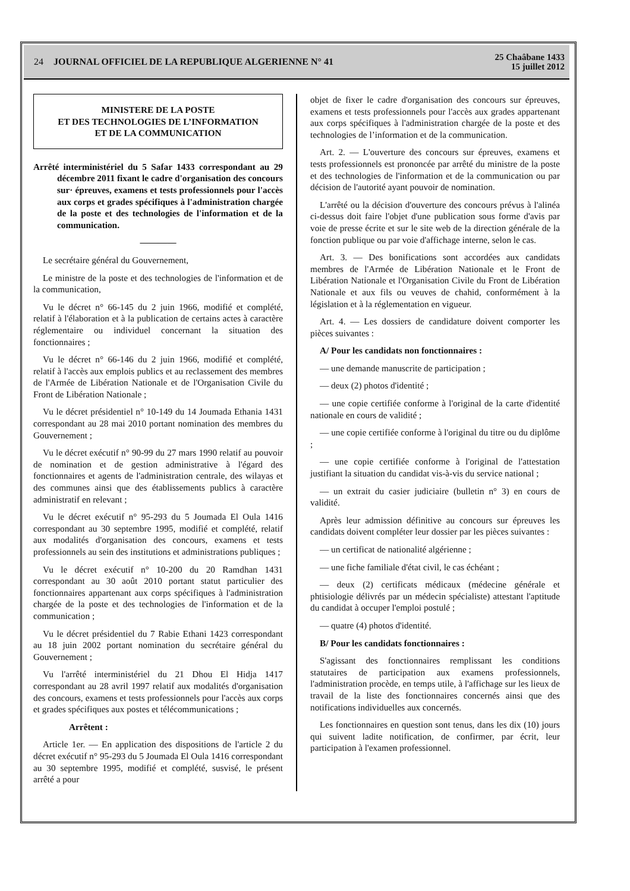24
JOURNAL OFFICIEL DE LA REPUBLIQUE ALGERIENNE N° 41
25 Chaâbane 1433
15 juillet 2012
MINISTERE DE LA POSTE
ET DES TECHNOLOGIES DE L’INFORMATION
ET DE LA COMMUNICATION
Arrêté interministériel du 5 Safar 1433 correspondant au 29 décembre 2011 fixant le cadre d'organisation des concours sur· épreuves, examens et tests professionnels pour l'accès aux corps et grades spécifiques à l'administration chargée de la poste et des technologies de l'information et de la communication.
————
Le secrétaire général du Gouvernement,
Le ministre de la poste et des technologies de l'information et de la communication,
Vu le décret n° 66-145 du 2 juin 1966, modifié et complété, relatif à l'élaboration et à la publication de certains actes à caractère réglementaire ou individuel concernant la situation des fonctionnaires ;
Vu le décret n° 66-146 du 2 juin 1966, modifié et complété, relatif à l'accès aux emplois publics et au reclassement des membres de l'Armée de Libération Nationale et de l'Organisation Civile du Front de Libération Nationale ;
Vu le décret présidentiel n° 10-149 du 14 Joumada Ethania 1431 correspondant au 28 mai 2010 portant nomination des membres du Gouvernement ;
Vu le décret exécutif n° 90-99 du 27 mars 1990 relatif au pouvoir de nomination et de gestion administrative à l'égard des fonctionnaires et agents de l'administration centrale, des wilayas et des communes ainsi que des établissements publics à caractère administratif en relevant ;
Vu le décret exécutif n° 95-293 du 5 Joumada El Oula 1416 correspondant au 30 septembre 1995, modifié et complété, relatif aux modalités d'organisation des concours, examens et tests professionnels au sein des institutions et administrations publiques ;
Vu le décret exécutif n° 10-200 du 20 Ramdhan 1431 correspondant au 30 août 2010 portant statut particulier des fonctionnaires appartenant aux corps spécifiques à l'administration chargée de la poste et des technologies de l'information et de la communication ;
Vu le décret présidentiel du 7 Rabie Ethani 1423 correspondant au 18 juin 2002 portant nomination du secrétaire général du Gouvernement ;
Vu l'arrêté interministériel du 21 Dhou El Hidja 1417 correspondant au 28 avril 1997 relatif aux modalités d'organisation des concours, examens et tests professionnels pour l'accès aux corps et grades spécifiques aux postes et télécommunications ;
Arrêtent :
Article 1er. — En application des dispositions de l'article 2 du décret exécutif n° 95-293 du 5 Joumada El Oula 1416 correspondant au 30 septembre 1995, modifié et complété, susvisé, le présent arrêté a pour
objet de fixer le cadre d'organisation des concours sur épreuves, examens et tests professionnels pour l'accès aux grades appartenant aux corps spécifiques à l'administration chargée de la poste et des technologies de l’information et de la communication.
Art. 2. — L'ouverture des concours sur épreuves, examens et tests professionnels est prononcée par arrêté du ministre de la poste et des technologies de l'information et de la communication ou par décision de l'autorité ayant pouvoir de nomination.
L'arrêté ou la décision d'ouverture des concours prévus à l'alinéa ci-dessus doit faire l'objet d'une publication sous forme d'avis par voie de presse écrite et sur le site web de la direction générale de la fonction publique ou par voie d'affichage interne, selon le cas.
Art. 3. — Des bonifications sont accordées aux candidats membres de l'Armée de Libération Nationale et le Front de Libération Nationale et l'Organisation Civile du Front de Libération Nationale et aux fils ou veuves de chahid, conformément à la législation et à la réglementation en vigueur.
Art. 4. — Les dossiers de candidature doivent comporter les pièces suivantes :
A/ Pour les candidats non fonctionnaires :
— une demande manuscrite de participation ;
— deux (2) photos d'identité ;
— une copie certifiée conforme à l'original de la carte d'identité nationale en cours de validité ;
— une copie certifiée conforme à l'original du titre ou du diplôme ;
— une copie certifiée conforme à l'original de l'attestation justifiant la situation du candidat vis-à-vis du service national ;
— un extrait du casier judiciaire (bulletin n° 3) en cours de validité.
Après leur admission définitive au concours sur épreuves les candidats doivent compléter leur dossier par les pièces suivantes :
— un certificat de nationalité algérienne ;
— une fiche familiale d'état civil, le cas échéant ;
— deux (2) certificats médicaux (médecine générale et phtisiologie délivrés par un médecin spécialiste) attestant l'aptitude du candidat à occuper l'emploi postulé ;
— quatre (4) photos d'identité.
B/ Pour les candidats fonctionnaires :
S'agissant des fonctionnaires remplissant les conditions statutaires de participation aux examens professionnels, l'administration procède, en temps utile, à l'affichage sur les lieux de travail de la liste des fonctionnaires concernés ainsi que des notifications individuelles aux concernés.
Les fonctionnaires en question sont tenus, dans les dix (10) jours qui suivent ladite notification, de confirmer, par écrit, leur participation à l'examen professionnel.